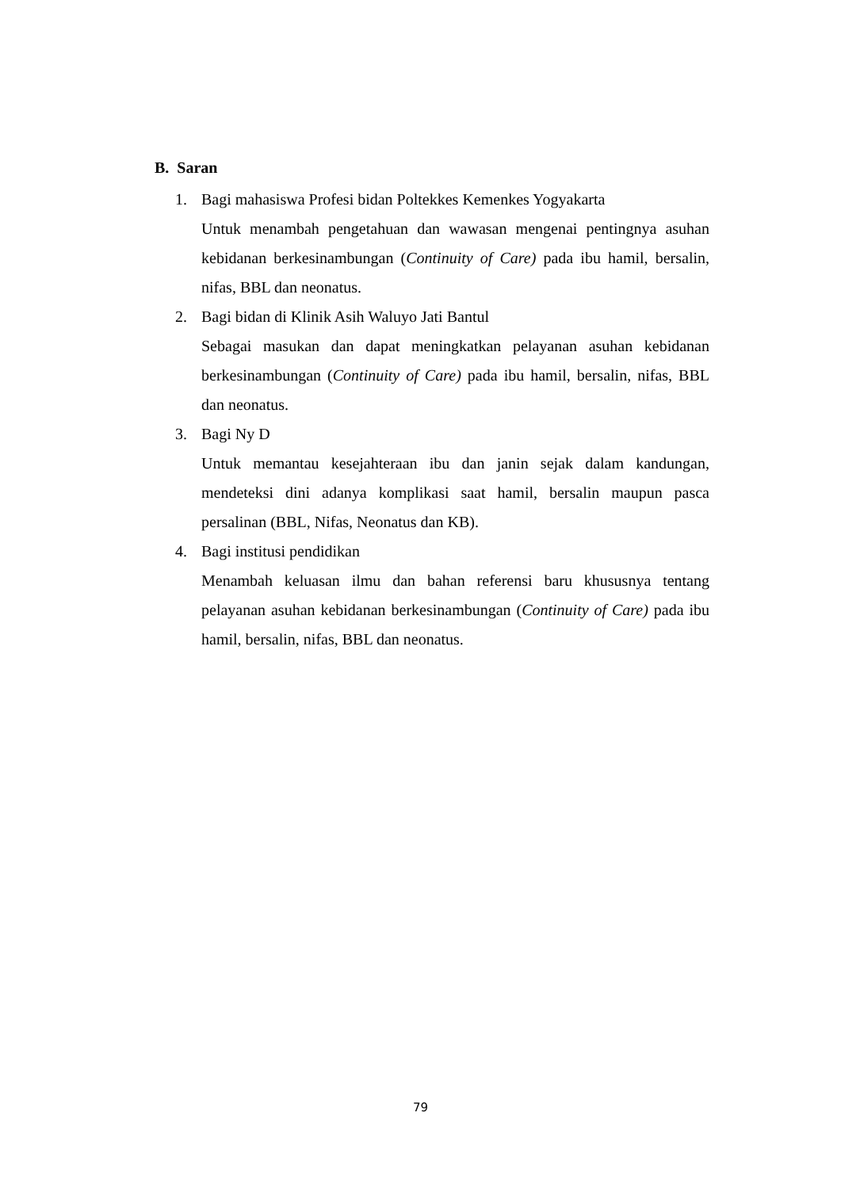B. Saran
1. Bagi mahasiswa Profesi bidan Poltekkes Kemenkes Yogyakarta
Untuk menambah pengetahuan dan wawasan mengenai pentingnya asuhan kebidanan berkesinambungan (Continuity of Care) pada ibu hamil, bersalin, nifas, BBL dan neonatus.
2. Bagi bidan di Klinik Asih Waluyo Jati Bantul
Sebagai masukan dan dapat meningkatkan pelayanan asuhan kebidanan berkesinambungan (Continuity of Care) pada ibu hamil, bersalin, nifas, BBL dan neonatus.
3. Bagi Ny D
Untuk memantau kesejahteraan ibu dan janin sejak dalam kandungan, mendeteksi dini adanya komplikasi saat hamil, bersalin maupun pasca persalinan (BBL, Nifas, Neonatus dan KB).
4. Bagi institusi pendidikan
Menambah keluasan ilmu dan bahan referensi baru khususnya tentang pelayanan asuhan kebidanan berkesinambungan (Continuity of Care) pada ibu hamil, bersalin, nifas, BBL dan neonatus.
79